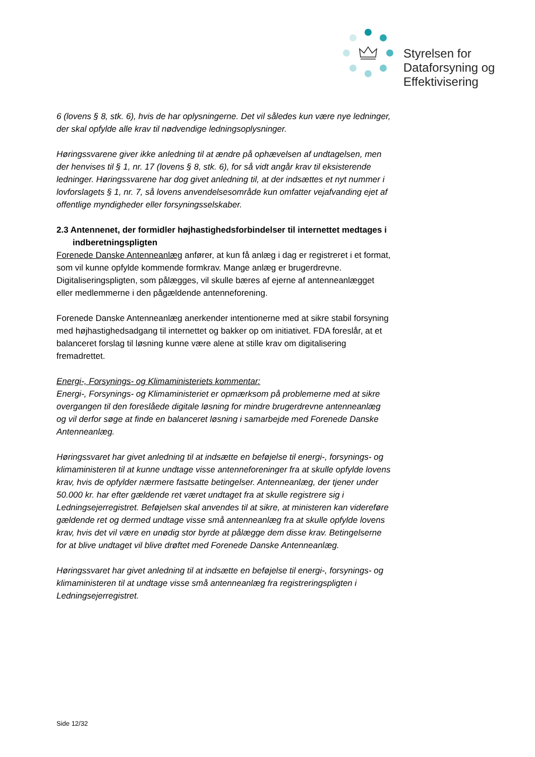Styrelsen for
Dataforsyning og
Effektivisering
6 (lovens § 8, stk. 6), hvis de har oplysningerne. Det vil således kun være nye ledninger, der skal opfylde alle krav til nødvendige ledningsoplysninger.
Høringssvarene giver ikke anledning til at ændre på ophævelsen af undtagelsen, men der henvises til § 1, nr. 17 (lovens § 8, stk. 6), for så vidt angår krav til eksisterende ledninger. Høringssvarene har dog givet anledning til, at der indsættes et nyt nummer i lovforslagets § 1, nr. 7, så lovens anvendelsesområde kun omfatter vejafvanding ejet af offentlige myndigheder eller forsyningsselskaber.
2.3 Antennenet, der formidler højhastighedsforbindelser til internettet medtages i indberetningspligten
Forenede Danske Antenneanlæg anfører, at kun få anlæg i dag er registreret i et format, som vil kunne opfylde kommende formkrav. Mange anlæg er brugerdrevne. Digitaliseringspligten, som pålægges, vil skulle bæres af ejerne af antenneanlægget eller medlemmerne i den pågældende antenneforening.
Forenede Danske Antenneanlæg anerkender intentionerne med at sikre stabil forsyning med højhastighedsadgang til internettet og bakker op om initiativet. FDA foreslår, at et balanceret forslag til løsning kunne være alene at stille krav om digitalisering fremadrettet.
Energi-, Forsynings- og Klimaministeriets kommentar:
Energi-, Forsynings- og Klimaministeriet er opmærksom på problemerne med at sikre overgangen til den foreslåede digitale løsning for mindre brugerdrevne antenneanlæg og vil derfor søge at finde en balanceret løsning i samarbejde med Forenede Danske Antenneanlæg.
Høringssvaret har givet anledning til at indsætte en beføjelse til energi-, forsynings- og klimaministeren til at kunne undtage visse antenneforeninger fra at skulle opfylde lovens krav, hvis de opfylder nærmere fastsatte betingelser. Antenneanlæg, der tjener under 50.000 kr. har efter gældende ret været undtaget fra at skulle registrere sig i Ledningsejerregistret. Beføjelsen skal anvendes til at sikre, at ministeren kan videreføre gældende ret og dermed undtage visse små antenneanlæg fra at skulle opfylde lovens krav, hvis det vil være en unødig stor byrde at pålægge dem disse krav. Betingelserne for at blive undtaget vil blive drøftet med Forenede Danske Antenneanlæg.
Høringssvaret har givet anledning til at indsætte en beføjelse til energi-, forsynings- og klimaministeren til at undtage visse små antenneanlæg fra registreringspligten i Ledningsejerregistret.
Side 12/32